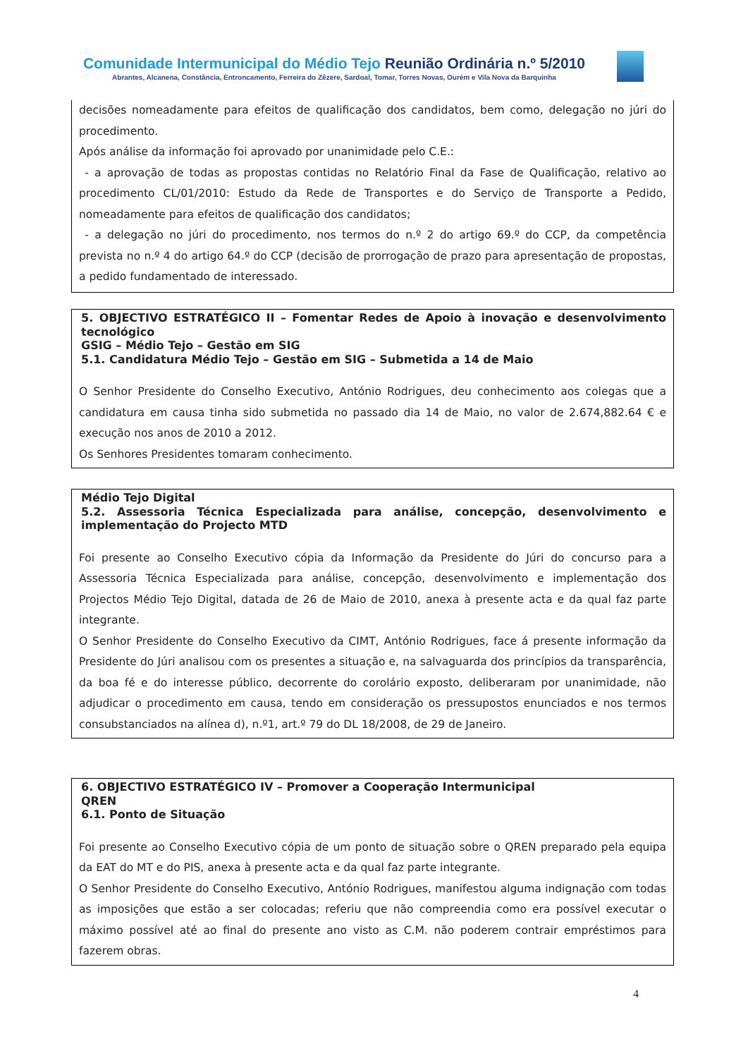Comunidade Intermunicipal do Médio Tejo Reunião Ordinária n.º 5/2010
Abrantes, Alcanena, Constância, Entroncamento, Ferreira do Zêzere, Sardoal, Tomar, Torres Novas, Ourém e Vila Nova da Barquinha
decisões nomeadamente para efeitos de qualificação dos candidatos, bem como, delegação no júri do procedimento.
Após análise da informação foi aprovado por unanimidade pelo C.E.:
- a aprovação de todas as propostas contidas no Relatório Final da Fase de Qualificação, relativo ao procedimento CL/01/2010: Estudo da Rede de Transportes e do Serviço de Transporte a Pedido, nomeadamente para efeitos de qualificação dos candidatos;
- a delegação no júri do procedimento, nos termos do n.º 2 do artigo 69.º do CCP, da competência prevista no n.º 4 do artigo 64.º do CCP (decisão de prorrogação de prazo para apresentação de propostas, a pedido fundamentado de interessado.
5. OBJECTIVO ESTRATÉGICO II – Fomentar Redes de Apoio à inovação e desenvolvimento tecnológico
GSIG – Médio Tejo – Gestão em SIG
5.1. Candidatura Médio Tejo – Gestão em SIG – Submetida a 14 de Maio
O Senhor Presidente do Conselho Executivo, António Rodrigues, deu conhecimento aos colegas que a candidatura em causa tinha sido submetida no passado dia 14 de Maio, no valor de 2.674,882.64 € e execução nos anos de 2010 a 2012.
Os Senhores Presidentes tomaram conhecimento.
Médio Tejo Digital
5.2. Assessoria Técnica Especializada para análise, concepção, desenvolvimento e implementação do Projecto MTD
Foi presente ao Conselho Executivo cópia da Informação da Presidente do Júri do concurso para a Assessoria Técnica Especializada para análise, concepção, desenvolvimento e implementação dos Projectos Médio Tejo Digital, datada de 26 de Maio de 2010, anexa à presente acta e da qual faz parte integrante.
O Senhor Presidente do Conselho Executivo da CIMT, António Rodrigues, face á presente informação da Presidente do Júri analisou com os presentes a situação e, na salvaguarda dos princípios da transparência, da boa fé e do interesse público, decorrente do corolário exposto, deliberaram por unanimidade, não adjudicar o procedimento em causa, tendo em consideração os pressupostos enunciados e nos termos consubstanciados na alínea d), n.º1, art.º 79 do DL 18/2008, de 29 de Janeiro.
6. OBJECTIVO ESTRATÉGICO IV – Promover a Cooperação Intermunicipal
QREN
6.1. Ponto de Situação
Foi presente ao Conselho Executivo cópia de um ponto de situação sobre o QREN preparado pela equipa da EAT do MT e do PIS, anexa à presente acta e da qual faz parte integrante.
O Senhor Presidente do Conselho Executivo, António Rodrigues, manifestou alguma indignação com todas as imposições que estão a ser colocadas; referiu que não compreendia como era possível executar o máximo possível até ao final do presente ano visto as C.M. não poderem contrair empréstimos para fazerem obras.
4